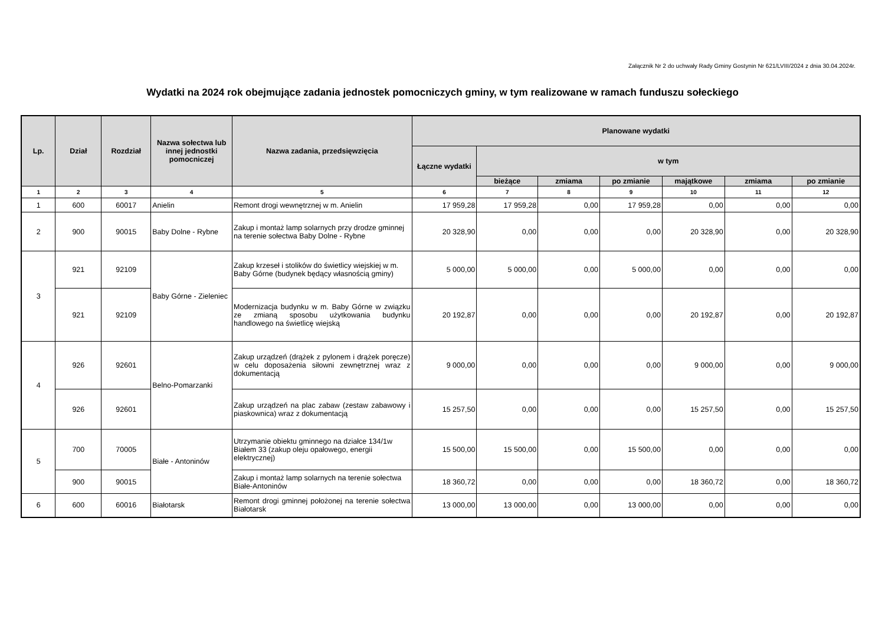Załącznik Nr 2 do uchwały Rady Gminy Gostynin Nr 621/LVIII/2024 z dnia 30.04.2024r.
Wydatki na 2024 rok obejmujące zadania jednostek pomocniczych gminy, w tym realizowane w ramach funduszu sołeckiego
| Lp. | Dział | Rozdział | Nazwa sołectwa lub innej jednostki pomocniczej | Nazwa zadania, przedsięwzięcia | Planowane wydatki | | | | | | |
| --- | --- | --- | --- | --- | --- | --- | --- | --- | --- | --- | --- |
| | | | | | Łączne wydatki | w tym | | | | | |
| | | | | | | bieżące | zmiama | po zmianie | majątkowe | zmiama | po zmianie |
| 1 | 2 | 3 | 4 | 5 | 6 | 7 | 8 | 9 | 10 | 11 | 12 |
| 1 | 600 | 60017 | Anielin | Remont drogi wewnętrznej w m. Anielin | 17 959,28 | 17 959,28 | 0,00 | 17 959,28 | 0,00 | 0,00 | 0,00 |
| 2 | 900 | 90015 | Baby Dolne - Rybne | Zakup i montaż lamp solarnych przy drodze gminnej na terenie sołectwa Baby Dolne - Rybne | 20 328,90 | 0,00 | 0,00 | 0,00 | 20 328,90 | 0,00 | 20 328,90 |
| 3 | 921 | 92109 | Baby Górne - Zieleniec | Zakup krzeseł i stolików do świetlicy wiejskiej w m. Baby Górne (budynek będący własnością gminy) | 5 000,00 | 5 000,00 | 0,00 | 5 000,00 | 0,00 | 0,00 | 0,00 |
| | 921 | 92109 | | Modernizacja budynku w m. Baby Górne w związku ze zmianą sposobu użytkowania budynku handlowego na świetlicę wiejską | 20 192,87 | 0,00 | 0,00 | 0,00 | 20 192,87 | 0,00 | 20 192,87 |
| 4 | 926 | 92601 | Belno-Pomarzanki | Zakup urządzeń (drążek z pylonem i drążek poręcze) w celu doposażenia siłowni zewnętrznej wraz z dokumentacją | 9 000,00 | 0,00 | 0,00 | 0,00 | 9 000,00 | 0,00 | 9 000,00 |
| | 926 | 92601 | | Zakup urządzeń na plac zabaw (zestaw zabawowy i piaskownica) wraz z dokumentacją | 15 257,50 | 0,00 | 0,00 | 0,00 | 15 257,50 | 0,00 | 15 257,50 |
| 5 | 700 | 70005 | Białe - Antoninów | Utrzymanie obiektu gminnego na działce 134/1w Białem 33 (zakup oleju opałowego, energii elektrycznej) | 15 500,00 | 15 500,00 | 0,00 | 15 500,00 | 0,00 | 0,00 | 0,00 |
| | 900 | 90015 | | Zakup i montaż lamp solarnych na terenie sołectwa Białe-Antoninów | 18 360,72 | 0,00 | 0,00 | 0,00 | 18 360,72 | 0,00 | 18 360,72 |
| 6 | 600 | 60016 | Białotarsk | Remont drogi gminnej położonej na terenie sołectwa Białotarsk | 13 000,00 | 13 000,00 | 0,00 | 13 000,00 | 0,00 | 0,00 | 0,00 |